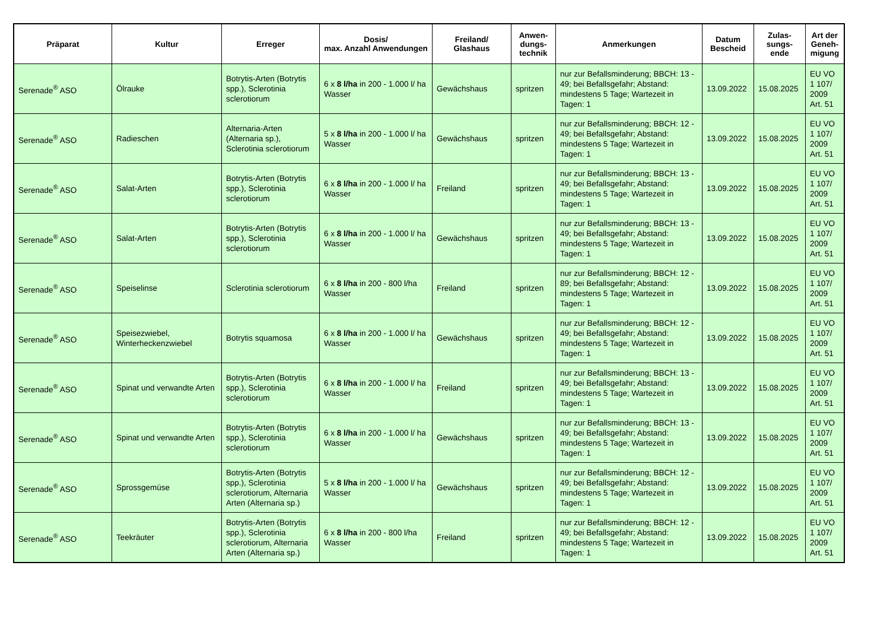| Präparat | Kultur | Erreger | Dosis/ max. Anzahl Anwendungen | Freiland/ Glashaus | Anwen- dungs- technik | Anmerkungen | Datum Bescheid | Zulas- sungs- ende | Art der Geneh- migung |
| --- | --- | --- | --- | --- | --- | --- | --- | --- | --- |
| Serenade<sup>®</sup> ASO | Ölrauke | Botrytis-Arten (Botrytis spp.), Sclerotinia sclerotiorum | 6 x 8 l/ha in 200 - 1.000 l/ ha Wasser | Gewächshaus | spritzen | nur zur Befallsminderung; BBCH: 13 - 49; bei Befallsgefahr; Abstand: mindestens 5 Tage; Wartezeit in Tagen: 1 | 13.09.2022 | 15.08.2025 | EU VO 1 107/ 2009 Art. 51 |
| Serenade<sup>®</sup> ASO | Radieschen | Alternaria-Arten (Alternaria sp.), Sclerotinia sclerotiorum | 5 x 8 l/ha in 200 - 1.000 l/ ha Wasser | Gewächshaus | spritzen | nur zur Befallsminderung; BBCH: 12 - 49; bei Befallsgefahr; Abstand: mindestens 5 Tage; Wartezeit in Tagen: 1 | 13.09.2022 | 15.08.2025 | EU VO 1 107/ 2009 Art. 51 |
| Serenade<sup>®</sup> ASO | Salat-Arten | Botrytis-Arten (Botrytis spp.), Sclerotinia sclerotiorum | 6 x 8 l/ha in 200 - 1.000 l/ ha Wasser | Freiland | spritzen | nur zur Befallsminderung; BBCH: 13 - 49; bei Befallsgefahr; Abstand: mindestens 5 Tage; Wartezeit in Tagen: 1 | 13.09.2022 | 15.08.2025 | EU VO 1 107/ 2009 Art. 51 |
| Serenade<sup>®</sup> ASO | Salat-Arten | Botrytis-Arten (Botrytis spp.), Sclerotinia sclerotiorum | 6 x 8 l/ha in 200 - 1.000 l/ ha Wasser | Gewächshaus | spritzen | nur zur Befallsminderung; BBCH: 13 - 49; bei Befallsgefahr; Abstand: mindestens 5 Tage; Wartezeit in Tagen: 1 | 13.09.2022 | 15.08.2025 | EU VO 1 107/ 2009 Art. 51 |
| Serenade<sup>®</sup> ASO | Speiselinse | Sclerotinia sclerotiorum | 6 x 8 l/ha in 200 - 800 l/ha Wasser | Freiland | spritzen | nur zur Befallsminderung; BBCH: 12 - 89; bei Befallsgefahr; Abstand: mindestens 5 Tage; Wartezeit in Tagen: 1 | 13.09.2022 | 15.08.2025 | EU VO 1 107/ 2009 Art. 51 |
| Serenade<sup>®</sup> ASO | Speisezwiebel, Winterheckenzwiebel | Botrytis squamosa | 6 x 8 l/ha in 200 - 1.000 l/ ha Wasser | Gewächshaus | spritzen | nur zur Befallsminderung; BBCH: 12 - 49; bei Befallsgefahr; Abstand: mindestens 5 Tage; Wartezeit in Tagen: 1 | 13.09.2022 | 15.08.2025 | EU VO 1 107/ 2009 Art. 51 |
| Serenade<sup>®</sup> ASO | Spinat und verwandte Arten | Botrytis-Arten (Botrytis spp.), Sclerotinia sclerotiorum | 6 x 8 l/ha in 200 - 1.000 l/ ha Wasser | Freiland | spritzen | nur zur Befallsminderung; BBCH: 13 - 49; bei Befallsgefahr; Abstand: mindestens 5 Tage; Wartezeit in Tagen: 1 | 13.09.2022 | 15.08.2025 | EU VO 1 107/ 2009 Art. 51 |
| Serenade<sup>®</sup> ASO | Spinat und verwandte Arten | Botrytis-Arten (Botrytis spp.), Sclerotinia sclerotiorum | 6 x 8 l/ha in 200 - 1.000 l/ ha Wasser | Gewächshaus | spritzen | nur zur Befallsminderung; BBCH: 13 - 49; bei Befallsgefahr; Abstand: mindestens 5 Tage; Wartezeit in Tagen: 1 | 13.09.2022 | 15.08.2025 | EU VO 1 107/ 2009 Art. 51 |
| Serenade<sup>®</sup> ASO | Sprossgemüse | Botrytis-Arten (Botrytis spp.), Sclerotinia sclerotiorum, Alternaria Arten (Alternaria sp.) | 5 x 8 l/ha in 200 - 1.000 l/ ha Wasser | Gewächshaus | spritzen | nur zur Befallsminderung; BBCH: 12 - 49; bei Befallsgefahr; Abstand: mindestens 5 Tage; Wartezeit in Tagen: 1 | 13.09.2022 | 15.08.2025 | EU VO 1 107/ 2009 Art. 51 |
| Serenade<sup>®</sup> ASO | Teekräuter | Botrytis-Arten (Botrytis spp.), Sclerotinia sclerotiorum, Alternaria Arten (Alternaria sp.) | 6 x 8 l/ha in 200 - 800 l/ha Wasser | Freiland | spritzen | nur zur Befallsminderung; BBCH: 12 - 49; bei Befallsgefahr; Abstand: mindestens 5 Tage; Wartezeit in Tagen: 1 | 13.09.2022 | 15.08.2025 | EU VO 1 107/ 2009 Art. 51 |